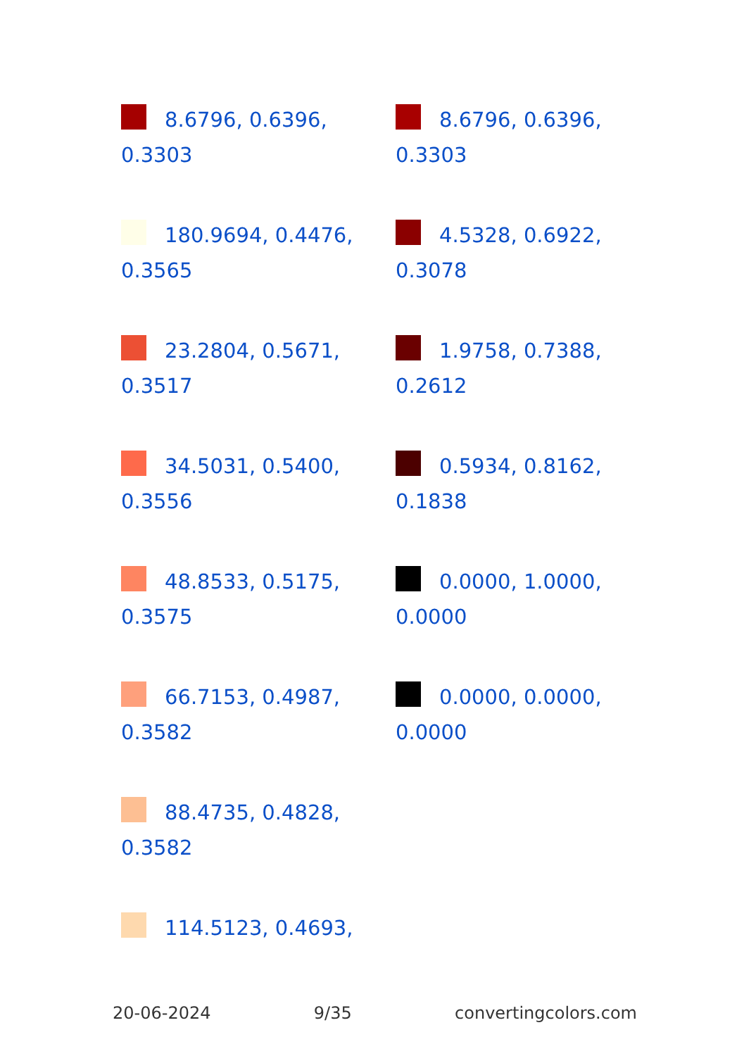8.6796, 0.6396,
0.3303
180.9694, 0.4476,
0.3565
23.2804, 0.5671,
0.3517
34.5031, 0.5400,
0.3556
48.8533, 0.5175,
0.3575
66.7153, 0.4987,
0.3582
88.4735, 0.4828,
0.3582
114.5123, 0.4693,
8.6796, 0.6396,
0.3303
4.5328, 0.6922,
0.3078
1.9758, 0.7388,
0.2612
0.5934, 0.8162,
0.1838
0.0000, 1.0000,
0.0000
0.0000, 0.0000,
0.0000
20-06-2024 9/35 convertingcolors.com